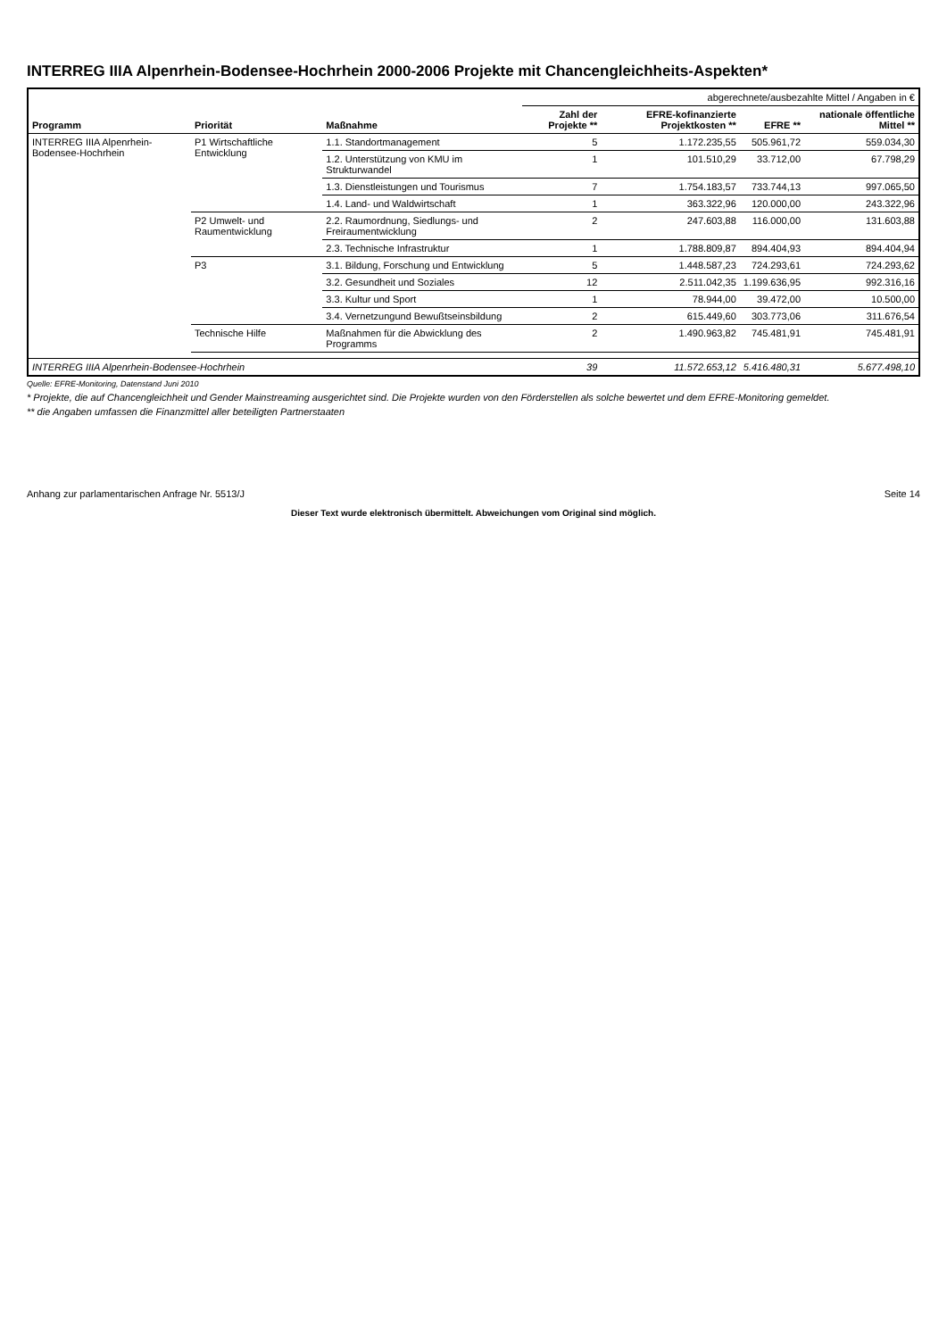INTERREG IIIA Alpenrhein-Bodensee-Hochrhein 2000-2006 Projekte mit Chancengleichheits-Aspekten*
| Programm | Priorität | Maßnahme | abgerechnete/ausbezahlte Mittel / Angaben in € | | | |
| --- | --- | --- | --- | --- | --- | --- |
| | | | Zahl der Projekte ** | EFRE-kofinanzierte Projektkosten ** | EFRE ** | nationale öffentliche Mittel ** |
| INTERREG IIIA Alpenrhein-Bodensee-Hochrhein | P1 Wirtschaftliche Entwicklung | 1.1. Standortmanagement | 5 | 1.172.235,55 | 505.961,72 | 559.034,30 |
| | | 1.2. Unterstützung von KMU im Strukturwandel | 1 | 101.510,29 | 33.712,00 | 67.798,29 |
| | | 1.3. Dienstleistungen und Tourismus | 7 | 1.754.183,57 | 733.744,13 | 997.065,50 |
| | | 1.4. Land- und Waldwirtschaft | 1 | 363.322,96 | 120.000,00 | 243.322,96 |
| | P2 Umwelt- und Raumentwicklung | 2.2. Raumordnung, Siedlungs- und Freiraumentwicklung | 2 | 247.603,88 | 116.000,00 | 131.603,88 |
| | | 2.3. Technische Infrastruktur | 1 | 1.788.809,87 | 894.404,93 | 894.404,94 |
| | P3 | 3.1. Bildung, Forschung und Entwicklung | 5 | 1.448.587,23 | 724.293,61 | 724.293,62 |
| | | 3.2. Gesundheit und Soziales | 12 | 2.511.042,35 | 1.199.636,95 | 992.316,16 |
| | | 3.3. Kultur und Sport | 1 | 78.944,00 | 39.472,00 | 10.500,00 |
| | | 3.4. Vernetzungund Bewußtseinsbildung | 2 | 615.449,60 | 303.773,06 | 311.676,54 |
| | Technische Hilfe | Maßnahmen für die Abwicklung des Programms | 2 | 1.490.963,82 | 745.481,91 | 745.481,91 |
| INTERREG IIIA Alpenrhein-Bodensee-Hochrhein | | | 39 | 11.572.653,12 | 5.416.480,31 | 5.677.498,10 |
Quelle: EFRE-Monitoring, Datenstand Juni 2010
* Projekte, die auf Chancengleichheit und Gender Mainstreaming ausgerichtet sind. Die Projekte wurden von den Förderstellen als solche bewertet und dem EFRE-Monitoring gemeldet.
** die Angaben umfassen die Finanzmittel aller beteiligten Partnerstaaten
Anhang zur parlamentarischen Anfrage Nr. 5513/J Seite 14
Dieser Text wurde elektronisch übermittelt. Abweichungen vom Original sind möglich.